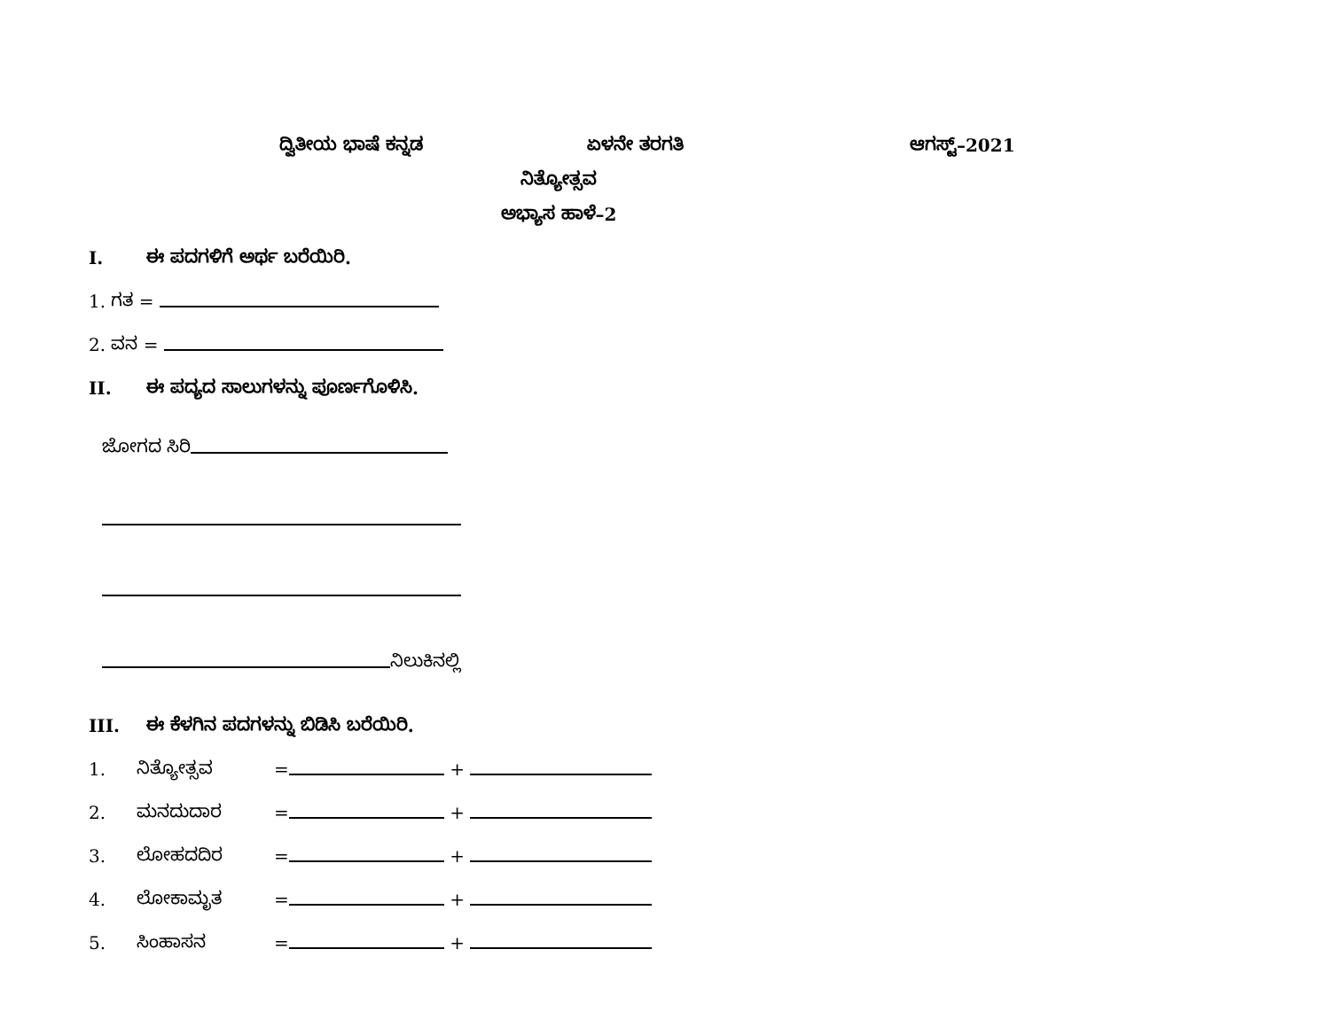ದ್ವಿತೀಯ ಭಾಷೆ ಕನ್ನಡ ಏಳನೇ ತರಗತಿ ಆಗಸ್ಟ್–2021
ನಿತ್ಯೋತ್ಸವ
ಅಭ್ಯಾಸ ಹಾಳೆ–2
I. ಈ ಪದಗಳಿಗೆ ಅರ್ಥ ಬರೆಯಿರಿ.
1. ಗತ =
2. ವನ =
II. ಈ ಪದ್ಯದ ಸಾಲುಗಳನ್ನು ಪೂರ್ಣಗೊಳಿಸಿ.
ಜೋಗದ ಸಿರಿ
ನಿಲುಕಿನಲ್ಲಿ
III. ಈ ಕೆಳಗಿನ ಪದಗಳನ್ನು ಬಿಡಿಸಿ ಬರೆಯಿರಿ.
1. ನಿತ್ಯೋತ್ಸವ = +
2. ಮನದುದಾರ = +
3. ಲೋಹದದಿರ = +
4. ಲೋಕಾಮೃತ = +
5. ಸಿಂಹಾಸನ = +